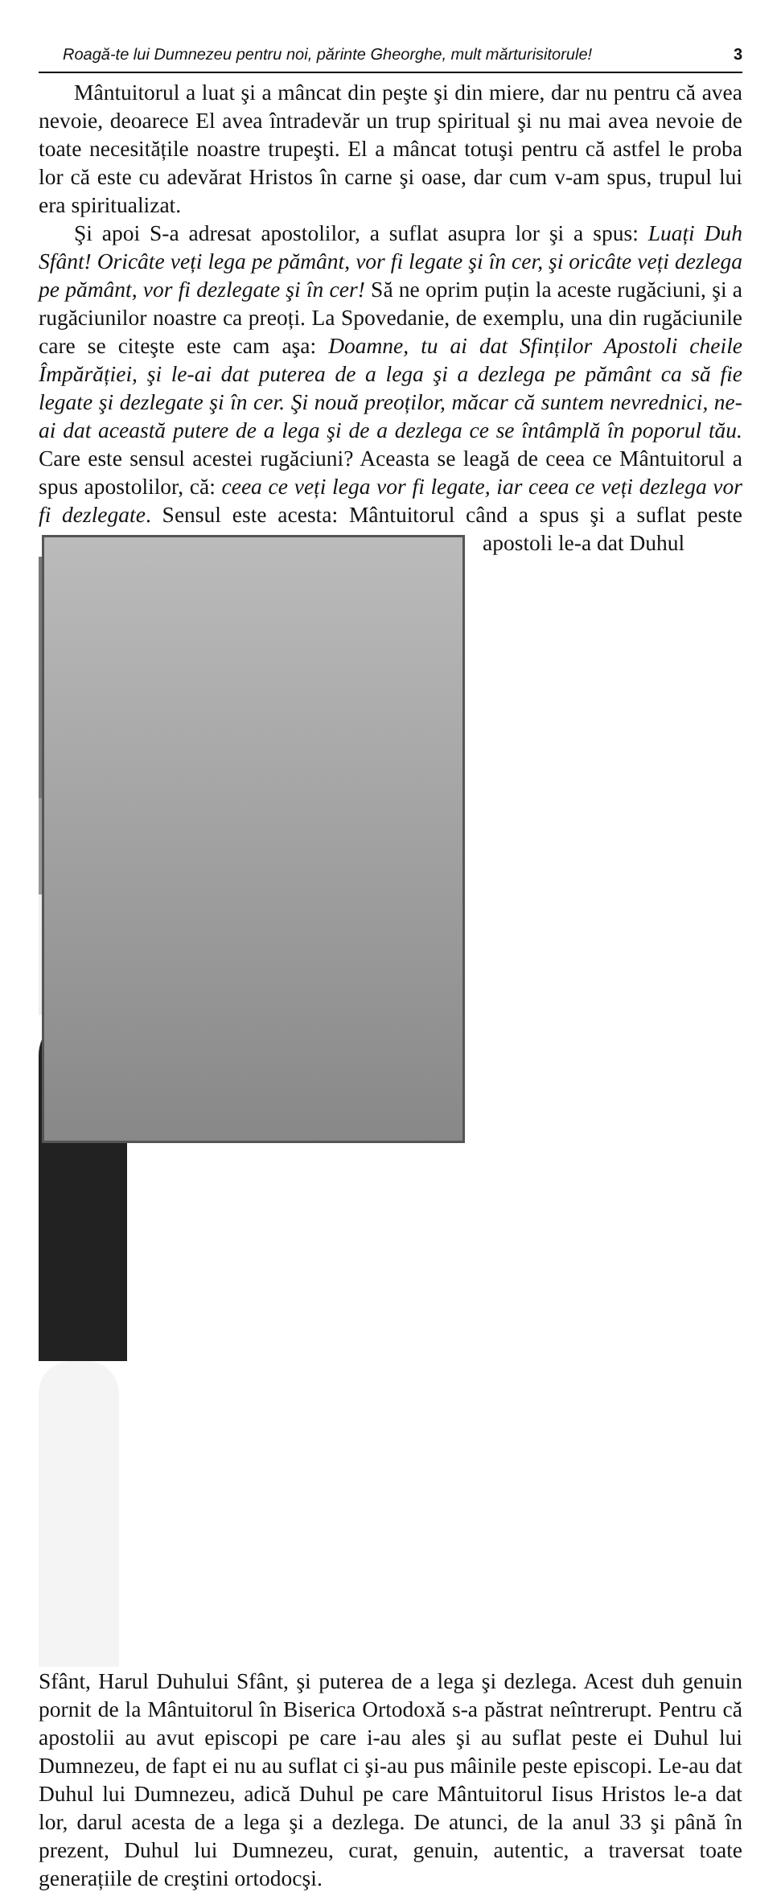Roagă-te lui Dumnezeu pentru noi, părinte Gheorghe, mult mărturisitorule! 3
Mântuitorul a luat şi a mâncat din peşte şi din miere, dar nu pentru că avea nevoie, deoarece El avea întradevăr un trup spiritual şi nu mai avea nevoie de toate necesitățile noastre trupeşti. El a mâncat totuşi pentru că astfel le proba lor că este cu adevărat Hristos în carne şi oase, dar cum v-am spus, trupul lui era spiritualizat.
Şi apoi S-a adresat apostolilor, a suflat asupra lor şi a spus: Luați Duh Sfânt! Oricâte veți lega pe pământ, vor fi legate şi în cer, şi oricâte veți dezlega pe pământ, vor fi dezlegate şi în cer! Să ne oprim puțin la aceste rugăciuni, şi a rugăciunilor noastre ca preoți. La Spovedanie, de exemplu, una din rugăciunile care se citeşte este cam aşa: Doamne, tu ai dat Sfinților Apostoli cheile Împărăției, şi le-ai dat puterea de a lega şi a dezlega pe pământ ca să fie legate şi dezlegate şi în cer. Şi nouă preoților, măcar că suntem nevrednici, ne-ai dat această putere de a lega şi de a dezlega ce se întâmplă în poporul tău. Care este sensul acestei rugăciuni? Aceasta se leagă de ceea ce Mântuitorul a spus apostolilor, că: ceea ce veți lega vor fi legate, iar ceea ce veți dezlega vor fi dezlegate. Sensul este acesta: Mântuitorul când a spus şi a suflat peste apostoli le-a dat Duhul
Sfânt, Harul Duhului Sfânt, şi puterea de a lega şi dezlega. Acest duh genuin pornit de la Mântuitorul în Biserica Ortodoxă s-a păstrat neîntrerupt. Pentru că apostolii au avut episcopi pe care i-au ales şi au suflat peste ei Duhul lui Dumnezeu, de fapt ei nu au suflat ci şi-au pus mâinile peste episcopi. Le-au dat Duhul lui Dumnezeu, adică Duhul pe care Mântuitorul Iisus Hristos le-a dat lor, darul acesta de a lega şi a dezlega. De atunci, de la anul 33 şi până în prezent, Duhul lui Dumnezeu, curat, genuin, autentic, a traversat toate generațiile de creştini ortodocşi.